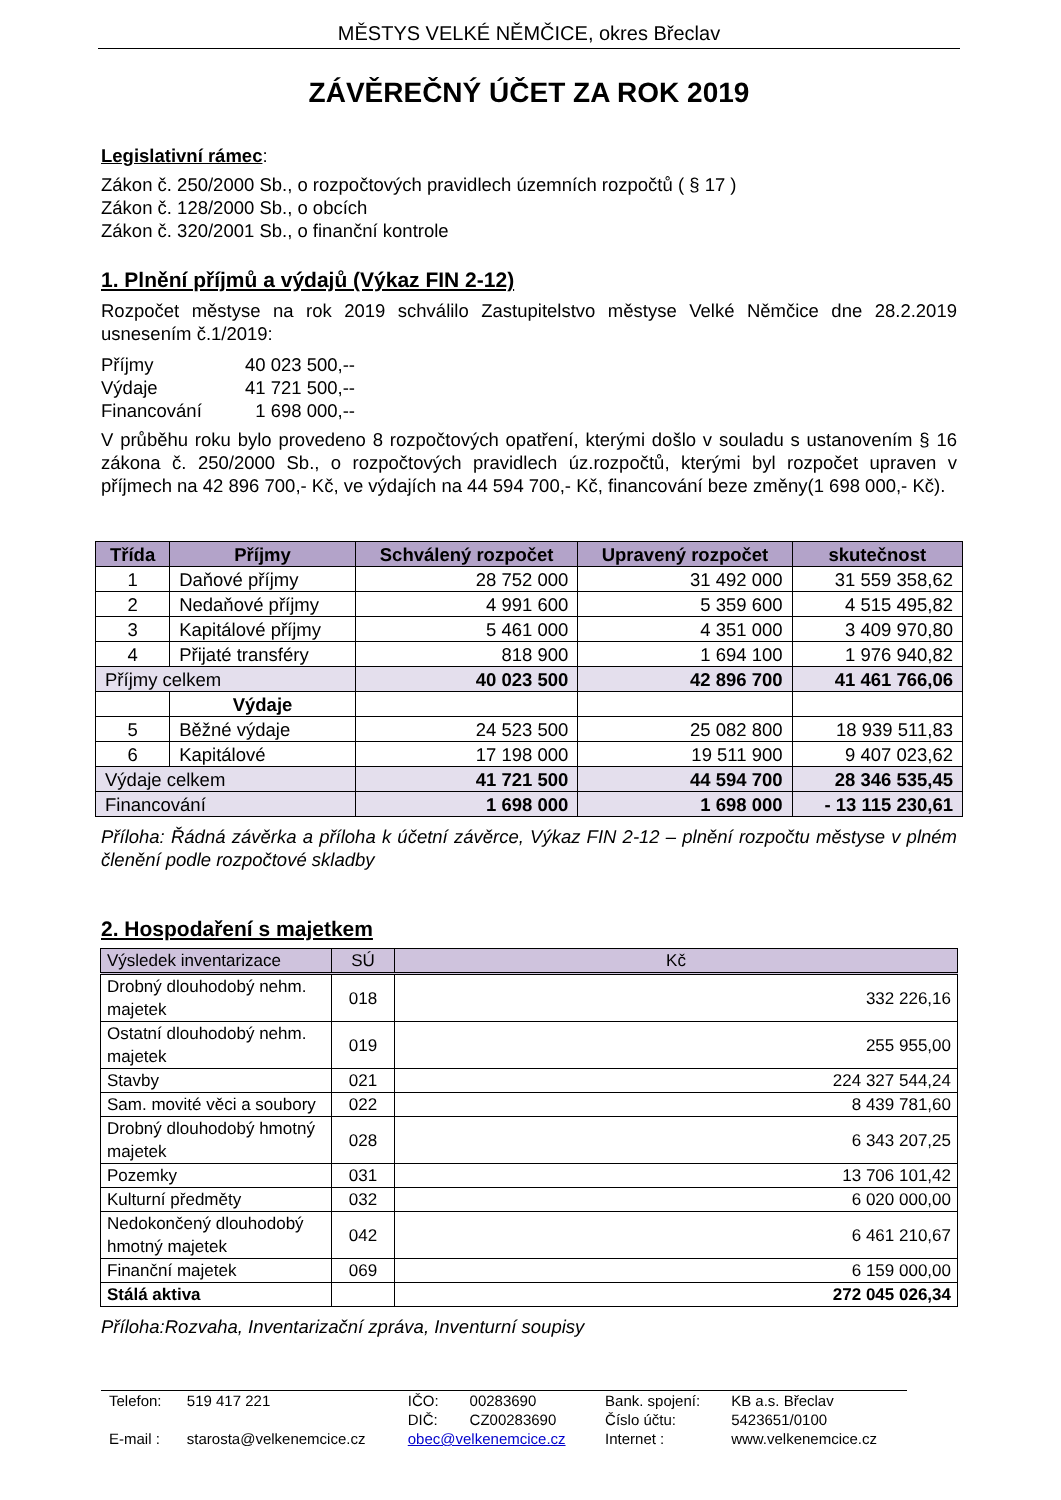MĚSTYS VELKÉ NĚMČICE, okres Břeclav
ZÁVĚREČNÝ ÚČET ZA ROK 2019
Legislativní rámec:
Zákon č. 250/2000 Sb., o rozpočtových pravidlech územních rozpočtů ( § 17 )
Zákon č. 128/2000 Sb., o obcích
Zákon č. 320/2001 Sb., o finanční kontrole
1. Plnění příjmů a výdajů (Výkaz FIN 2-12)
Rozpočet městyse na rok 2019 schválilo Zastupitelstvo městyse Velké Němčice dne 28.2.2019 usnesením č.1/2019:
| Příjmy | 40 023 500,-- |
| Výdaje | 41 721 500,-- |
| Financování | 1 698 000,-- |
V průběhu roku bylo provedeno 8 rozpočtových opatření, kterými došlo v souladu s ustanovením § 16 zákona č. 250/2000 Sb., o rozpočtových pravidlech úz.rozpočtů, kterými byl rozpočet upraven v příjmech na 42 896 700,- Kč, ve výdajích na 44 594 700,- Kč, financování beze změny(1 698 000,- Kč).
| Třída | Příjmy | Schválený rozpočet | Upravený rozpočet | skutečnost |
| --- | --- | --- | --- | --- |
| 1 | Daňové příjmy | 28 752 000 | 31 492 000 | 31 559 358,62 |
| 2 | Nedaňové příjmy | 4 991 600 | 5 359 600 | 4 515 495,82 |
| 3 | Kapitálové příjmy | 5 461 000 | 4 351 000 | 3 409 970,80 |
| 4 | Přijaté transféry | 818 900 | 1 694 100 | 1 976 940,82 |
| Příjmy celkem | | 40 023 500 | 42 896 700 | 41 461 766,06 |
| | Výdaje | | | |
| 5 | Běžné výdaje | 24 523 500 | 25 082 800 | 18 939 511,83 |
| 6 | Kapitálové | 17 198 000 | 19 511 900 | 9 407 023,62 |
| Výdaje celkem | | 41 721 500 | 44 594 700 | 28 346 535,45 |
| Financování | | 1 698 000 | 1 698 000 | - 13 115 230,61 |
Příloha: Řádná závěrka a příloha k účetní závěrce, Výkaz FIN 2-12 – plnění rozpočtu městyse v plném členění podle rozpočtové skladby
2. Hospodaření s majetkem
| Výsledek inventarizace | SÚ | Kč |
| Drobný dlouhodobý nehm. majetek | 018 | 332 226,16 |
| Ostatní dlouhodobý nehm. majetek | 019 | 255 955,00 |
| Stavby | 021 | 224 327 544,24 |
| Sam. movité věci a soubory | 022 | 8 439 781,60 |
| Drobný dlouhodobý hmotný majetek | 028 | 6 343 207,25 |
| Pozemky | 031 | 13 706 101,42 |
| Kulturní předměty | 032 | 6 020 000,00 |
| Nedokončený dlouhodobý hmotný majetek | 042 | 6 461 210,67 |
| Finanční majetek | 069 | 6 159 000,00 |
| Stálá aktiva | | 272 045 026,34 |
Příloha:Rozvaha, Inventarizační zpráva, Inventurní soupisy
| Telefon: | 519 417 221 | IČO: | 00283690 | Bank. spojení: | KB a.s. Břeclav |
| | | DIČ: | CZ00283690 | Číslo účtu: | 5423651/0100 |
| E-mail : | starosta@velkenemcice.cz | obec@velkenemcice.cz | | Internet : | www.velkenemcice.cz |